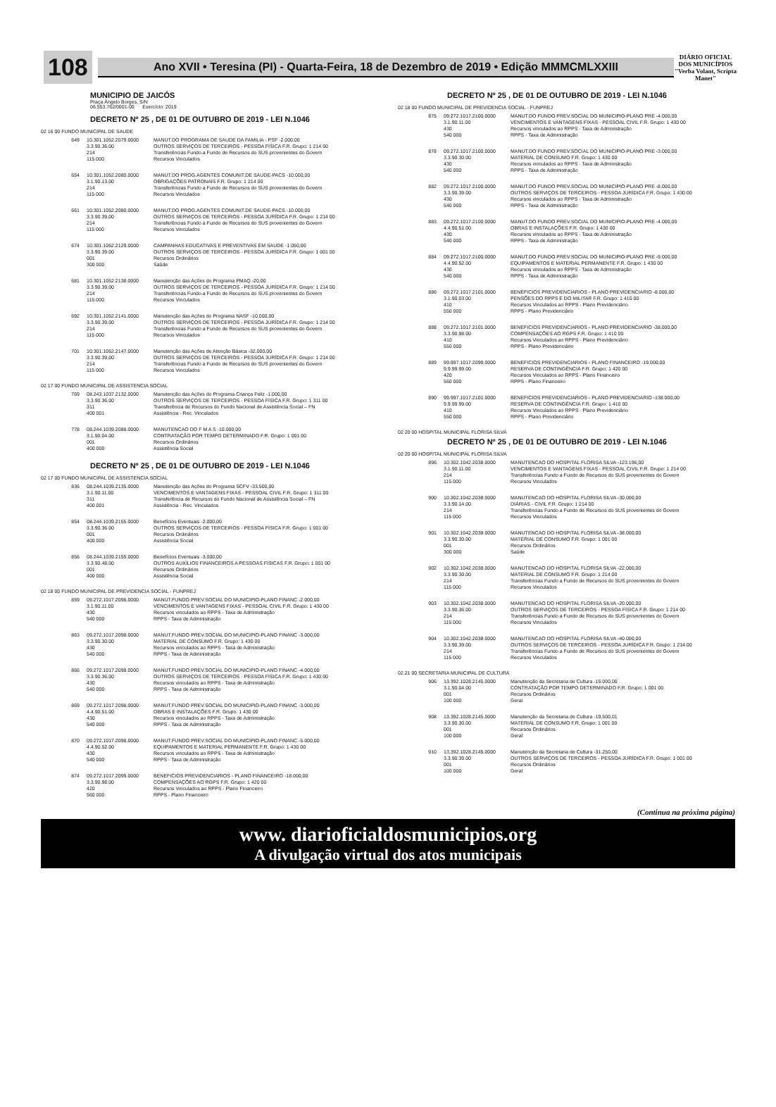108
Ano XVII • Teresina (PI) - Quarta-Feira, 18 de Dezembro de 2019 • Edição MMMCMLXXIII
DIÁRIO OFICIAL DOS MUNICÍPIOS
"Verba Volant, Scripta Manet"
MUNICIPIO DE JAICÓS
Praça Ângelo Borges, S/N
06.553.762/0001-00 Exercício: 2019
DECRETO Nº 25 , DE 01 DE OUTUBRO DE 2019 - LEI N.1046
02 16 00 FUNDO MUNICIPAL DE SAUDE
649 10.301.1052.2079.0000
3.3.90.36.00
214
115 000
MANUT.DO PROGRAMA DE SAUDE DA FAMILIA - PSF -2.000,00
OUTROS SERVIÇOS DE TERCEIROS - PESSOA FÍSICA F.R. Grupo: 1 214 00
Transferências Fundo a Fundo de Recursos do SUS provenientes do Govern
Recursos Vinculados
654 10.301.1052.2080.0000
3.1.90.13.00
214
115 000
MANUT.DO PROG.AGENTES COMUNIT.DE SAUDE-PACS -10.000,00
OBRIGAÇÕES PATRONAIS F.R. Grupo: 1 214 00
Transferências Fundo a Fundo de Recursos do SUS provenientes do Govern
Recursos Vinculados
661 10.301.1052.2080.0000
3.3.90.39.00
214
115 000
MANUT.DO PROG.AGENTES COMUNIT.DE SAUDE-PACS -10.000,00
OUTROS SERVIÇOS DE TERCEIROS - PESSOA JURÍDICA F.R. Grupo: 1 214 00
Transferências Fundo a Fundo de Recursos do SUS provenientes do Govern
Recursos Vinculados
674 10.301.1052.2129.0000
3.3.90.39.00
001
300 000
CAMPANHAS EDUCATIVAS E PREVENTIVAS EM SAUDE -1.050,00
OUTROS SERVIÇOS DE TERCEIROS - PESSOA JURÍDICA F.R. Grupo: 1 001 00
Recursos Ordinários
Saúde
681 10.301.1052.2138.0000
3.3.90.39.00
214
115 000
Manutenção das Ações do Programa PMAQ -20,00
OUTROS SERVIÇOS DE TERCEIROS - PESSOA JURÍDICA F.R. Grupo: 1 214 00
Transferências Fundo a Fundo de Recursos do SUS provenientes do Govern
Recursos Vinculados
692 10.301.1052.2141.0000
3.3.90.39.00
214
115 000
Manutenção das Ações do Programa NASF -10.000,00
OUTROS SERVIÇOS DE TERCEIROS - PESSOA JURÍDICA F.R. Grupo: 1 214 00
Transferências Fundo a Fundo de Recursos do SUS provenientes do Govern
Recursos Vinculados
701 10.301.1052.2147.0000
3.3.90.39.00
214
115 000
Manutenção das Ações de Atenção Básica -32.000,00
OUTROS SERVIÇOS DE TERCEIROS - PESSOA JURÍDICA F.R. Grupo: 1 214 00
Transferências Fundo a Fundo de Recursos do SUS provenientes do Govern
Recursos Vinculados
02 17 00 FUNDO MUNICIPAL DE ASSISTENCIA SOCIAL
769 08.243.1037.2132.0000
3.3.90.36.00
311
400 001
Manutenção das Ações do Programa Criança Feliz -1.000,00
OUTROS SERVIÇOS DE TERCEIROS - PESSOA FÍSICA F.R. Grupo: 1 311 00
Transferência de Recursos do Fundo Nacional de Assistência Social – FN
Assistência - Rec. Vinculados
778 08.244.1039.2088.0000
3.1.90.04.00
001
400 000
MANUTENCAO DO F M A S -10.000,00
CONTRATAÇÃO POR TEMPO DETERMINADO F.R. Grupo: 1 001 00
Recursos Ordinários
Assistência Social
DECRETO Nº 25 , DE 01 DE OUTUBRO DE 2019 - LEI N.1046
02 17 00 FUNDO MUNICIPAL DE ASSISTENCIA SOCIAL
836 08.244.1039.2135.0000
3.1.90.11.00
311
400 001
Manutenção das Ações do Programa SCFV -33.500,00
VENCIMENTOS E VANTAGENS FIXAS - PESSOAL CIVIL F.R. Grupo: 1 311 00
Transferência de Recursos do Fundo Nacional de Assistência Social – FN
Assistência - Rec. Vinculados
854 08.244.1039.2155.0000
3.3.90.36.00
001
400 000
Benefícios Eventuais -2.000,00
OUTROS SERVIÇOS DE TERCEIROS - PESSOA FÍSICA F.R. Grupo: 1 001 00
Recursos Ordinários
Assistência Social
856 08.244.1039.2155.0000
3.3.90.48.00
001
400 000
Benefícios Eventuais -3.000,00
OUTROS AUXÍLIOS FINANCEIROS A PESSOAS FÍSICAS F.R. Grupo: 1 001 00
Recursos Ordinários
Assistência Social
02 18 00 FUNDO MUNICIPAL DE PREVIDENCIA SOCIAL - FUNPREJ
859 09.272.1017.2098.0000
3.1.90.11.00
430
540 000
MANUT.FUNDO PREV.SOCIAL DO MUNICIPIO-PLANO FINANC -2.000,00
VENCIMENTOS E VANTAGENS FIXAS - PESSOAL CIVIL F.R. Grupo: 1 430 00
Recursos vinculados ao RPPS - Taxa de Administração
RPPS - Taxa de Administração
863 09.272.1017.2098.0000
3.3.90.30.00
430
540 000
MANUT.FUNDO PREV.SOCIAL DO MUNICIPIO-PLANO FINANC -3.000,00
MATERIAL DE CONSUMO F.R. Grupo: 1 430 00
Recursos vinculados ao RPPS - Taxa de Administração
RPPS - Taxa de Administração
866 09.272.1017.2098.0000
3.3.90.36.00
430
540 000
MANUT.FUNDO PREV.SOCIAL DO MUNICIPIO-PLANO FINANC -4.000,00
OUTROS SERVIÇOS DE TERCEIROS - PESSOA FÍSICA F.R. Grupo: 1 430 00
Recursos vinculados ao RPPS - Taxa de Administração
RPPS - Taxa de Administração
869 09.272.1017.2098.0000
4.4.90.51.00
430
540 000
MANUT.FUNDO PREV.SOCIAL DO MUNICIPIO-PLANO FINANC -3.000,00
OBRAS E INSTALAÇÕES F.R. Grupo: 1 430 00
Recursos vinculados ao RPPS - Taxa de Administração
RPPS - Taxa de Administração
870 09.272.1017.2098.0000
4.4.90.52.00
430
540 000
MANUT.FUNDO PREV.SOCIAL DO MUNICIPIO-PLANO FINANC -5.000,00
EQUIPAMENTOS E MATERIAL PERMANENTE F.R. Grupo: 1 430 00
Recursos vinculados ao RPPS - Taxa de Administração
RPPS - Taxa de Administração
874 09.272.1017.2099.0000
3.3.90.98.00
420
560 000
BENEFICIOS PREVIDENCIARIOS - PLANO FINANCEIRO -18.000,00
COMPENSAÇÕES AO RGPS F.R. Grupo: 1 420 00
Recursos Vinculados ao RPPS - Plano Financeiro
RPPS - Plano Financeiro
DECRETO Nº 25 , DE 01 DE OUTUBRO DE 2019 - LEI N.1046
02 18 00 FUNDO MUNICIPAL DE PREVIDENCIA SOCIAL - FUNPREJ
875 09.272.1017.2100.0000
3.1.90.11.00
430
540 000
MANUT.DO FUNDO PREV.SOCIAL DO MUNICIPIO-PLANO PRE -4.000,00
VENCIMENTOS E VANTAGENS FIXAS - PESSOAL CIVIL F.R. Grupo: 1 430 00
Recursos vinculados ao RPPS - Taxa de Administração
RPPS - Taxa de Administração
878 09.272.1017.2100.0000
3.3.90.30.00
430
540 000
MANUT.DO FUNDO PREV.SOCIAL DO MUNICIPIO-PLANO PRE -3.000,00
MATERIAL DE CONSUMO F.R. Grupo: 1 430 00
Recursos vinculados ao RPPS - Taxa de Administração
RPPS - Taxa de Administração
882 09.272.1017.2100.0000
3.3.90.39.00
430
540 000
MANUT.DO FUNDO PREV.SOCIAL DO MUNICIPIO-PLANO PRE -8.000,00
OUTROS SERVIÇOS DE TERCEIROS - PESSOA JURÍDICA F.R. Grupo: 1 430 00
Recursos vinculados ao RPPS - Taxa de Administração
RPPS - Taxa de Administração
883 09.272.1017.2100.0000
4.4.90.51.00
430
540 000
MANUT.DO FUNDO PREV.SOCIAL DO MUNICIPIO-PLANO PRE -4.000,00
OBRAS E INSTALAÇÕES F.R. Grupo: 1 430 00
Recursos vinculados ao RPPS - Taxa de Administração
RPPS - Taxa de Administração
884 09.272.1017.2100.0000
4.4.90.52.00
430
540 000
MANUT.DO FUNDO PREV.SOCIAL DO MUNICIPIO-PLANO PRE -9.000,00
EQUIPAMENTOS E MATERIAL PERMANENTE F.R. Grupo: 1 430 00
Recursos vinculados ao RPPS - Taxa de Administração
RPPS - Taxa de Administração
886 09.272.1017.2101.0000
3.1.90.03.00
410
550 000
BENEFICIOS PREVIDENCIARIOS - PLANO PREVIDENCIARIO -8.000,00
PENSÕES DO RPPS E DO MILITAR F.R. Grupo: 1 410 00
Recursos Vinculados ao RPPS - Plano Previdenciário
RPPS - Plano Previdenciário
888 09.272.1017.2101.0000
3.3.90.98.00
410
550 000
BENEFICIOS PREVIDENCIARIOS - PLANO PREVIDENCIARIO -38.000,00
COMPENSAÇÕES AO RGPS F.R. Grupo: 1 410 00
Recursos Vinculados ao RPPS - Plano Previdenciário
RPPS - Plano Previdenciário
889 99.997.1017.2099.0000
9.9.99.99.00
420
560 000
BENEFICIOS PREVIDENCIARIOS - PLANO FINANCEIRO -19.000,00
RESERVA DE CONTINGÊNCIA F.R. Grupo: 1 420 00
Recursos Vinculados ao RPPS - Plano Financeiro
RPPS - Plano Financeiro
890 99.997.1017.2101.0000
9.9.99.99.00
410
550 000
BENEFICIOS PREVIDENCIARIOS - PLANO PREVIDENCIARIO -138.000,00
RESERVA DE CONTINGÊNCIA F.R. Grupo: 1 410 00
Recursos Vinculados ao RPPS - Plano Previdenciário
RPPS - Plano Previdenciário
02 20 00 HOSPITAL MUNICIPAL FLORISA SILVA
DECRETO Nº 25 , DE 01 DE OUTUBRO DE 2019 - LEI N.1046
02 20 00 HOSPITAL MUNICIPAL FLORISA SILVA
896 10.302.1042.2038.0000
3.1.90.11.00
214
115 000
MANUTENCAO DO HOSPITAL FLORISA SILVA -123.196,00
VENCIMENTOS E VANTAGENS FIXAS - PESSOAL CIVIL F.R. Grupo: 1 214 00
Transferências Fundo a Fundo de Recursos do SUS provenientes do Govern
Recursos Vinculados
900 10.302.1042.2038.0000
3.3.90.14.00
214
115 000
MANUTENCAO DO HOSPITAL FLORISA SILVA -30.000,00
DIÁRIAS - CIVIL F.R. Grupo: 1 214 00
Transferências Fundo a Fundo de Recursos do SUS provenientes do Govern
Recursos Vinculados
901 10.302.1042.2038.0000
3.3.90.30.00
001
300 000
MANUTENCAO DO HOSPITAL FLORISA SILVA -38.000,00
MATERIAL DE CONSUMO F.R. Grupo: 1 001 00
Recursos Ordinários
Saúde
902 10.302.1042.2038.0000
3.3.90.30.00
214
115 000
MANUTENCAO DO HOSPITAL FLORISA SILVA -22.000,00
MATERIAL DE CONSUMO F.R. Grupo: 1 214 00
Transferências Fundo a Fundo de Recursos do SUS provenientes do Govern
Recursos Vinculados
903 10.302.1042.2038.0000
3.3.90.36.00
214
115 000
MANUTENCAO DO HOSPITAL FLORISA SILVA -20.000,00
OUTROS SERVIÇOS DE TERCEIROS - PESSOA FÍSICA F.R. Grupo: 1 214 00
Transferências Fundo a Fundo de Recursos do SUS provenientes do Govern
Recursos Vinculados
904 10.302.1042.2038.0000
3.3.90.39.00
214
115 000
MANUTENCAO DO HOSPITAL FLORISA SILVA -40.000,00
OUTROS SERVIÇOS DE TERCEIROS - PESSOA JURÍDICA F.R. Grupo: 1 214 00
Transferências Fundo a Fundo de Recursos do SUS provenientes do Govern
Recursos Vinculados
02 21 00 SECRETARIA MUNICIPAL DE CULTURA
906 13.392.1028.2145.0000
3.1.90.04.00
001
100 000
Manutenção da Secretaria de Cultura -15.000,00
CONTRATAÇÃO POR TEMPO DETERMINADO F.R. Grupo: 1 001 00
Recursos Ordinários
Geral
908 13.392.1028.2145.0000
3.3.90.30.00
001
100 000
Manutenção da Secretaria de Cultura -19.500,01
MATERIAL DE CONSUMO F.R. Grupo: 1 001 00
Recursos Ordinários
Geral
910 13.392.1028.2145.0000
3.3.90.39.00
001
100 000
Manutenção da Secretaria de Cultura -31.250,00
OUTROS SERVIÇOS DE TERCEIROS - PESSOA JURÍDICA F.R. Grupo: 1 001 00
Recursos Ordinários
Geral
(Continua na próxima página)
www. diarioficialdosmunicipios.org
A divulgação virtual dos atos municipais